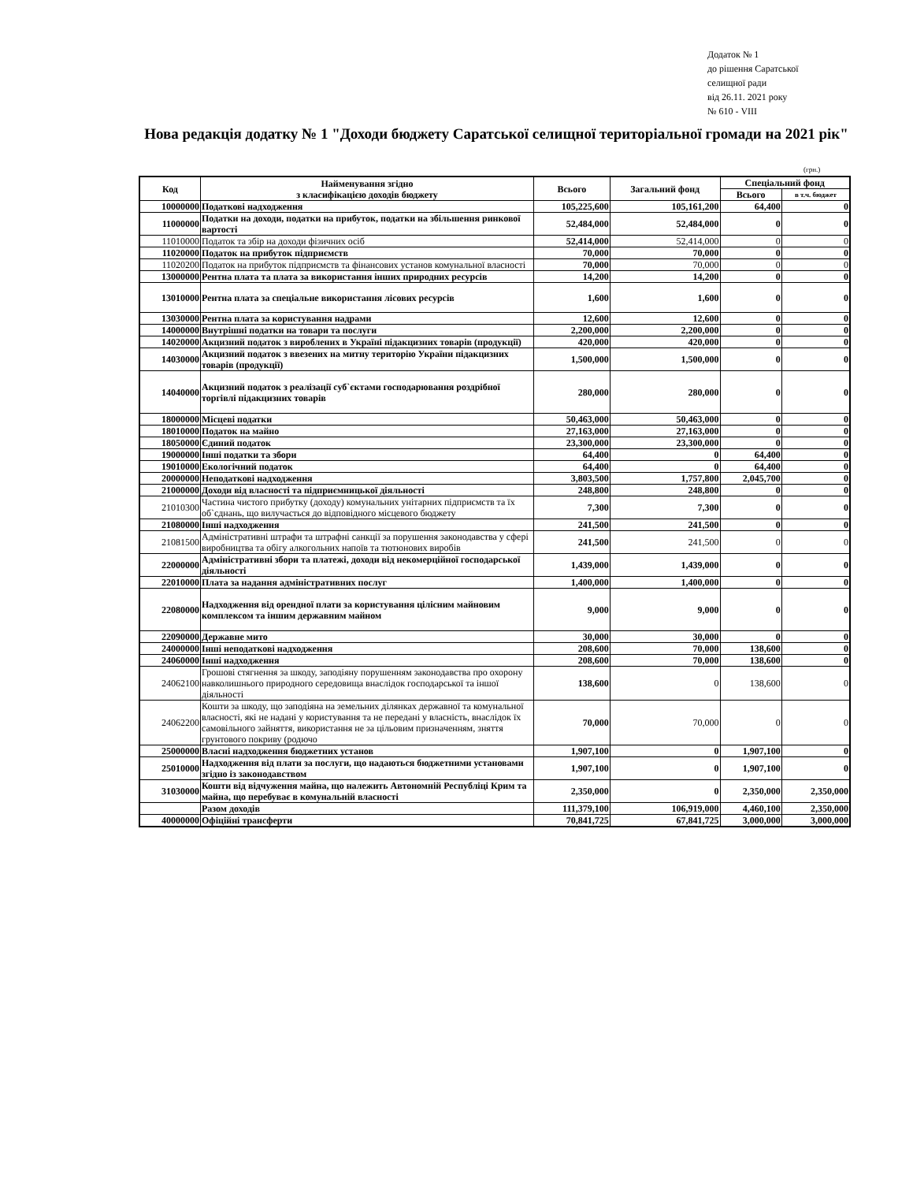Додаток № 1
до рішення Саратської
селищної ради
від 26.11. 2021 року
№ 610 - VIII
Нова редакція додатку № 1 "Доходи бюджету Саратської селищної територіальної громади на 2021 рік"
(грн.)
| Код | Найменування згідно з класифікацією доходів бюджету | Всього | Загальний фонд | Спеціальний фонд | |
| --- | --- | --- | --- | --- | --- |
| | | | | Всього | в т.ч. бюджет |
| 10000000 | Податкові надходження | 105,225,600 | 105,161,200 | 64,400 | 0 |
| 11000000 | Податки на доходи, податки на прибуток, податки на збільшення ринкової вартості | 52,484,000 | 52,484,000 | 0 | 0 |
| 11010000 | Податок та збір на доходи фізичних осіб | 52,414,000 | 52,414,000 | 0 | 0 |
| 11020000 | Податок на прибуток підприємств | 70,000 | 70,000 | 0 | 0 |
| 11020200 | Податок на прибуток підприємств та фінансових установ комунальної власності | 70,000 | 70,000 | 0 | 0 |
| 13000000 | Рентна плата та плата за використання інших природних ресурсів | 14,200 | 14,200 | 0 | 0 |
| 13010000 | Рентна плата за спеціальне використання лісових ресурсів | 1,600 | 1,600 | 0 | 0 |
| 13030000 | Рентна плата за користування надрами | 12,600 | 12,600 | 0 | 0 |
| 14000000 | Внутрішні податки на товари та послуги | 2,200,000 | 2,200,000 | 0 | 0 |
| 14020000 | Акцизний податок з вироблених в Україні підакцизних товарів (продукції) | 420,000 | 420,000 | 0 | 0 |
| 14030000 | Акцизний податок з ввезених на митну територію України підакцизних товарів (продукції) | 1,500,000 | 1,500,000 | 0 | 0 |
| 14040000 | Акцизний податок з реалізації суб`єктами господарювання роздрібної торгівлі підакцизних товарів | 280,000 | 280,000 | 0 | 0 |
| 18000000 | Місцеві податки | 50,463,000 | 50,463,000 | 0 | 0 |
| 18010000 | Податок на майно | 27,163,000 | 27,163,000 | 0 | 0 |
| 18050000 | Єдиний податок | 23,300,000 | 23,300,000 | 0 | 0 |
| 19000000 | Інші податки та збори | 64,400 | 0 | 64,400 | 0 |
| 19010000 | Екологічний податок | 64,400 | 0 | 64,400 | 0 |
| 20000000 | Неподаткові надходження | 3,803,500 | 1,757,800 | 2,045,700 | 0 |
| 21000000 | Доходи від власності та підприємницької діяльності | 248,800 | 248,800 | 0 | 0 |
| 21010300 | Частина чистого прибутку (доходу) комунальних унітарних підприємств та їх об`єднань, що вилучається до відповідного місцевого бюджету | 7,300 | 7,300 | 0 | 0 |
| 21080000 | Інші надходження | 241,500 | 241,500 | 0 | 0 |
| 21081500 | Адміністративні штрафи та штрафні санкції за порушення законодавства у сфері виробництва та обігу алкогольних напоїв та тютюнових виробів | 241,500 | 241,500 | 0 | 0 |
| 22000000 | Адміністративні збори та платежі, доходи від некомерційної господарської діяльності | 1,439,000 | 1,439,000 | 0 | 0 |
| 22010000 | Плата за надання адміністративних послуг | 1,400,000 | 1,400,000 | 0 | 0 |
| 22080000 | Надходження від орендної плати за користування цілісним майновим комплексом та іншим державним майном | 9,000 | 9,000 | 0 | 0 |
| 22090000 | Державне мито | 30,000 | 30,000 | 0 | 0 |
| 24000000 | Інші неподаткові надходження | 208,600 | 70,000 | 138,600 | 0 |
| 24060000 | Інші надходження | 208,600 | 70,000 | 138,600 | 0 |
| 24062100 | Грошові стягнення за шкоду, заподіяну порушенням законодавства про охорону навколишнього природного середовища внаслідок господарської та іншої діяльності | 138,600 | 0 | 138,600 | 0 |
| 24062200 | Кошти за шкоду, що заподіяна на земельних ділянках державної та комунальної власності, які не надані у користування та не передані у власність, внаслідок їх самовільного зайняття, використання не за цільовим призначенням, зняття грунтового покриву (родючо | 70,000 | 70,000 | 0 | 0 |
| 25000000 | Власні надходження бюджетних установ | 1,907,100 | 0 | 1,907,100 | 0 |
| 25010000 | Надходження від плати за послуги, що надаються бюджетними установами згідно із законодавством | 1,907,100 | 0 | 1,907,100 | 0 |
| 31030000 | Кошти від відчуження майна, що належить Автономній Республіці Крим та майна, що перебуває в комунальній власності | 2,350,000 | 0 | 2,350,000 | 2,350,000 |
| | Разом доходів | 111,379,100 | 106,919,000 | 4,460,100 | 2,350,000 |
| 40000000 | Офіційні трансферти | 70,841,725 | 67,841,725 | 3,000,000 | 3,000,000 |